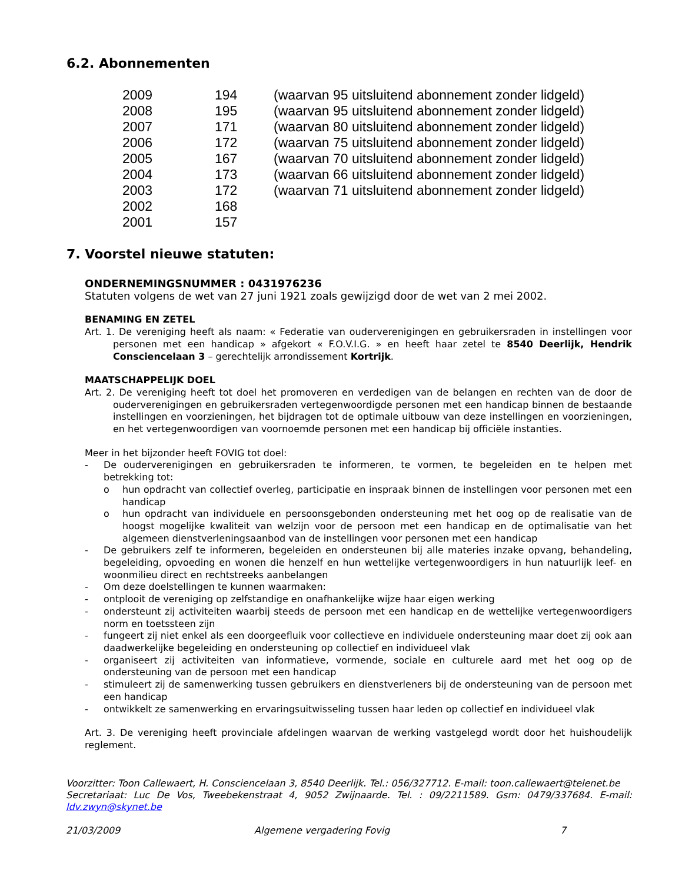6.2. Abonnementen
| 2009 | 194 | (waarvan 95 uitsluitend abonnement zonder lidgeld) |
| 2008 | 195 | (waarvan 95 uitsluitend abonnement zonder lidgeld) |
| 2007 | 171 | (waarvan 80 uitsluitend abonnement zonder lidgeld) |
| 2006 | 172 | (waarvan 75 uitsluitend abonnement zonder lidgeld) |
| 2005 | 167 | (waarvan 70 uitsluitend abonnement zonder lidgeld) |
| 2004 | 173 | (waarvan 66 uitsluitend abonnement zonder lidgeld) |
| 2003 | 172 | (waarvan 71 uitsluitend abonnement zonder lidgeld) |
| 2002 | 168 | |
| 2001 | 157 | |
7. Voorstel nieuwe statuten:
ONDERNEMINGSNUMMER : 0431976236
Statuten volgens de wet van 27 juni 1921 zoals gewijzigd door de wet van 2 mei 2002.
BENAMING EN ZETEL
Art. 1. De vereniging heeft als naam: « Federatie van ouderverenigingen en gebruikersraden in instellingen voor personen met een handicap » afgekort « F.O.V.I.G. » en heeft haar zetel te 8540 Deerlijk, Hendrik Consciencelaan 3 – gerechtelijk arrondissement Kortrijk.
MAATSCHAPPELIJK DOEL
Art. 2. De vereniging heeft tot doel het promoveren en verdedigen van de belangen en rechten van de door de ouderverenigingen en gebruikersraden vertegenwoordigde personen met een handicap binnen de bestaande instellingen en voorzieningen, het bijdragen tot de optimale uitbouw van deze instellingen en voorzieningen, en het vertegenwoordigen van voornoemde personen met een handicap bij officiële instanties.
Meer in het bijzonder heeft FOVIG tot doel:
- De ouderverenigingen en gebruikersraden te informeren, te vormen, te begeleiden en te helpen met betrekking tot:
o hun opdracht van collectief overleg, participatie en inspraak binnen de instellingen voor personen met een handicap
o hun opdracht van individuele en persoonsgebonden ondersteuning met het oog op de realisatie van de hoogst mogelijke kwaliteit van welzijn voor de persoon met een handicap en de optimalisatie van het algemeen dienstverleningsaanbod van de instellingen voor personen met een handicap
- De gebruikers zelf te informeren, begeleiden en ondersteunen bij alle materies inzake opvang, behandeling, begeleiding, opvoeding en wonen die henzelf en hun wettelijke vertegenwoordigers in hun natuurlijk leef- en woonmilieu direct en rechtstreeks aanbelangen
- Om deze doelstellingen te kunnen waarmaken:
- ontplooit de vereniging op zelfstandige en onafhankelijke wijze haar eigen werking
- ondersteunt zij activiteiten waarbij steeds de persoon met een handicap en de wettelijke vertegenwoordigers norm en toetssteen zijn
- fungeert zij niet enkel als een doorgeefluik voor collectieve en individuele ondersteuning maar doet zij ook aan daadwerkelijke begeleiding en ondersteuning op collectief en individueel vlak
- organiseert zij activiteiten van informatieve, vormende, sociale en culturele aard met het oog op de ondersteuning van de persoon met een handicap
- stimuleert zij de samenwerking tussen gebruikers en dienstverleners bij de ondersteuning van de persoon met een handicap
- ontwikkelt ze samenwerking en ervaringsuitwisseling tussen haar leden op collectief en individueel vlak
Art. 3. De vereniging heeft provinciale afdelingen waarvan de werking vastgelegd wordt door het huishoudelijk reglement.
Voorzitter: Toon Callewaert, H. Consciencelaan 3, 8540 Deerlijk. Tel.: 056/327712. E-mail: toon.callewaert@telenet.be
Secretariaat: Luc De Vos, Tweebekenstraat 4, 9052 Zwijnaarde. Tel. : 09/2211589. Gsm: 0479/337684. E-mail: ldv.zwyn@skynet.be
21/03/2009 Algemene vergadering Fovig 7